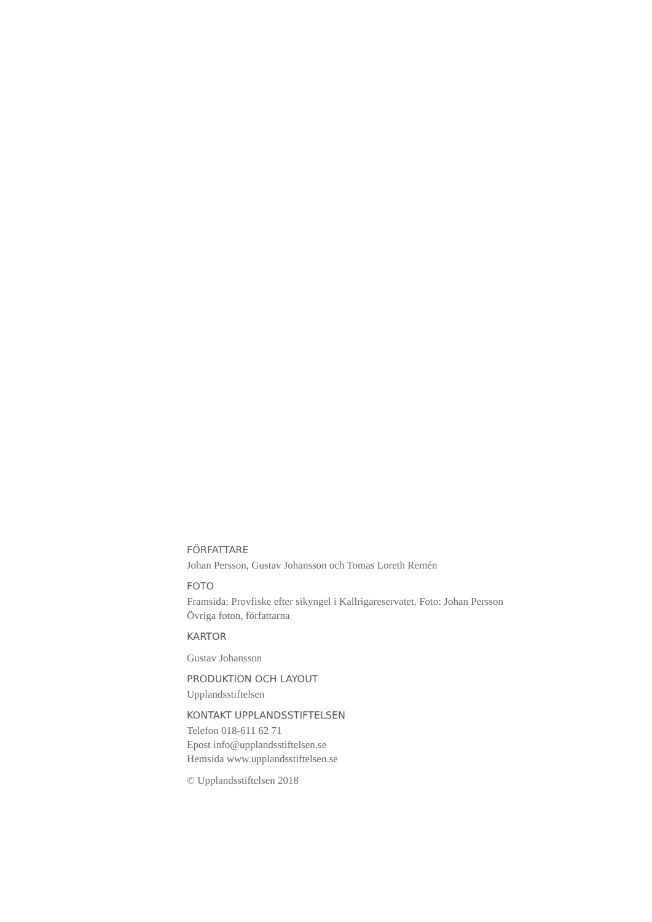FÖRFATTARE
Johan Persson, Gustav Johansson och Tomas Loreth Remén
FOTO
Framsida: Provfiske efter sikyngel i Kallrigareservatet. Foto: Johan Persson
Övriga foton, författarna
KARTOR
Gustav Johansson
PRODUKTION OCH LAYOUT
Upplandsstiftelsen
KONTAKT UPPLANDSSTIFTELSEN
Telefon 018-611 62 71
Epost info@upplandsstiftelsen.se
Hemsida www.upplandsstiftelsen.se
© Upplandsstiftelsen 2018